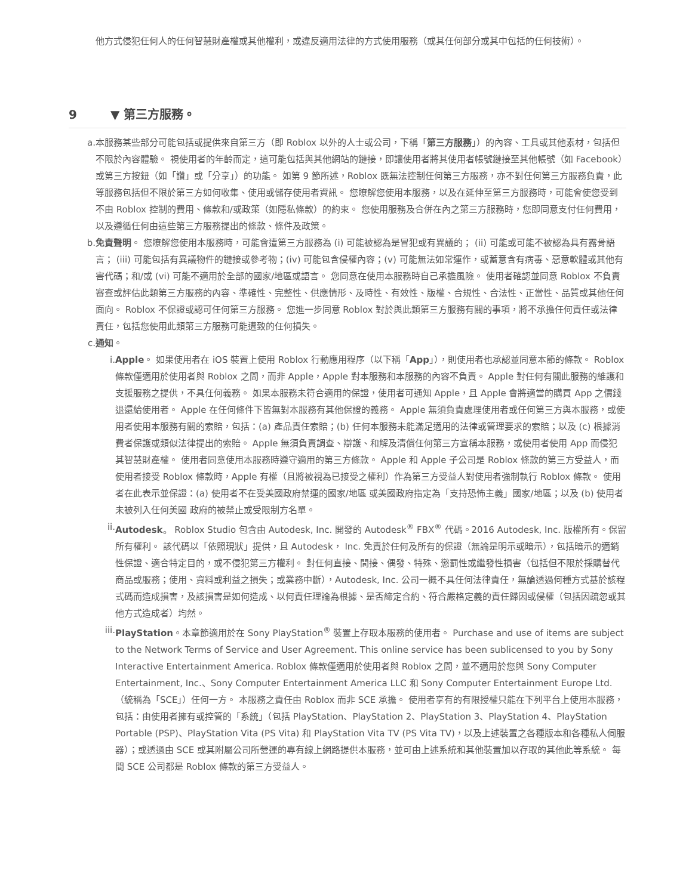他方式侵犯任何人的任何智慧財產權或其他權利，或違反適用法律的方式使用服務（或其任何部分或其中包括的任何技術）。
9 ▼ 第三方服務。
a. 本服務某些部分可能包括或提供來自第三方（即 Roblox 以外的人士或公司，下稱「第三方服務」）的內容、工具或其他素材，包括但不限於內容體驗。 視使用者的年齡而定，這可能包括與其他網站的鏈接，即讓使用者將其使用者帳號鏈接至其他帳號（如 Facebook）或第三方按鈕（如「讚」或「分享」）的功能。 如第 9 節所述，Roblox 既無法控制任何第三方服務，亦不對任何第三方服務負責，此等服務包括但不限於第三方如何收集、使用或儲存使用者資訊。 您瞭解您使用本服務，以及在延伸至第三方服務時，可能會使您受到不由 Roblox 控制的費用、條款和/或政策（如隱私條款）的約束。 您使用服務及合併在內之第三方服務時，您即同意支付任何費用，以及遵循任何由這些第三方服務提出的條款、條件及政策。
b. 免責聲明。 您瞭解您使用本服務時，可能會遭第三方服務為 (i) 可能被認為是冒犯或有異議的； (ii) 可能或可能不被認為具有露骨語言； (iii) 可能包括有異議物件的鏈接或參考物；(iv) 可能包含侵權內容；(v) 可能無法如常運作，或蓄意含有病毒、惡意軟體或其他有害代碼；和/或 (vi) 可能不適用於全部的國家/地區或語言。 您同意在使用本服務時自己承擔風險。 使用者確認並同意 Roblox 不負責審查或評估此類第三方服務的內容、準確性、完整性、供應情形、及時性、有效性、版權、合規性、合法性、正當性、品質或其他任何面向。 Roblox 不保證或認可任何第三方服務。 您進一步同意 Roblox 對於與此類第三方服務有關的事項，將不承擔任何責任或法律責任，包括您使用此類第三方服務可能遭致的任何損失。
c. 通知。
i. Apple。 如果使用者在 iOS 裝置上使用 Roblox 行動應用程序（以下稱「App」），則使用者也承認並同意本節的條款。 Roblox 條款僅適用於使用者與 Roblox 之間，而非 Apple，Apple 對本服務和本服務的內容不負責。 Apple 對任何有關此服務的維護和支援服務之提供，不具任何義務。 如果本服務未符合適用的保證，使用者可通知 Apple，且 Apple 會將適當的購買 App 之價錢退還給使用者。 Apple 在任何條件下皆無對本服務有其他保證的義務。 Apple 無須負責處理使用者或任何第三方與本服務，或使用者使用本服務有關的索賠，包括：(a) 產品責任索賠；(b) 任何本服務未能滿足適用的法律或管理要求的索賠；以及 (c) 根據消費者保護或類似法律提出的索賠。 Apple 無須負責調查、辯護、和解及清償任何第三方宣稱本服務，或使用者使用 App 而侵犯其智慧財產權。 使用者同意使用本服務時遵守適用的第三方條款。 Apple 和 Apple 子公司是 Roblox 條款的第三方受益人，而使用者接受 Roblox 條款時，Apple 有權（且將被視為已接受之權利）作為第三方受益人對使用者強制執行 Roblox 條款。 使用者在此表示並保證：(a) 使用者不在受美國政府禁運的國家/地區 或美國政府指定為「支持恐怖主義」國家/地區；以及 (b) 使用者未被列入任何美國 政府的被禁止或受限制方名單。
ii. Autodesk。 Roblox Studio 包含由 Autodesk, Inc. 開發的 Autodesk<sup>®</sup> FBX<sup>®</sup> 代碼。2016 Autodesk, Inc. 版權所有。保留所有權利。 該代碼以「依照現狀」提供，且 Autodesk， Inc. 免責於任何及所有的保證（無論是明示或暗示），包括暗示的適銷性保證、適合特定目的，或不侵犯第三方權利。 對任何直接、間接、偶發、特殊、懲罰性或繼發性損害（包括但不限於採購替代商品或服務；使用、資料或利益之損失；或業務中斷），Autodesk, Inc. 公司一概不具任何法律責任，無論透過何種方式基於該程式碼而造成損害，及該損害是如何造成、以何責任理論為根據、是否締定合約、符合嚴格定義的責任歸因或侵權（包括因疏忽或其他方式造成者）均然。
iii. PlayStation。本章節適用於在 Sony PlayStation<sup>®</sup> 裝置上存取本服務的使用者。 Purchase and use of items are subject to the Network Terms of Service and User Agreement. This online service has been sublicensed to you by Sony Interactive Entertainment America. Roblox 條款僅適用於使用者與 Roblox 之間，並不適用於您與 Sony Computer Entertainment, Inc.、Sony Computer Entertainment America LLC 和 Sony Computer Entertainment Europe Ltd.（統稱為「SCE」）任何一方。 本服務之責任由 Roblox 而非 SCE 承擔。 使用者享有的有限授權只能在下列平台上使用本服務，包括：由使用者擁有或控管的「系統」（包括 PlayStation、PlayStation 2、PlayStation 3、PlayStation 4、PlayStation Portable (PSP)、PlayStation Vita (PS Vita) 和 PlayStation Vita TV (PS Vita TV)，以及上述裝置之各種版本和各種私人伺服器）；或透過由 SCE 或其附屬公司所營運的專有線上網路提供本服務，並可由上述系統和其他裝置加以存取的其他此等系統。 每間 SCE 公司都是 Roblox 條款的第三方受益人。